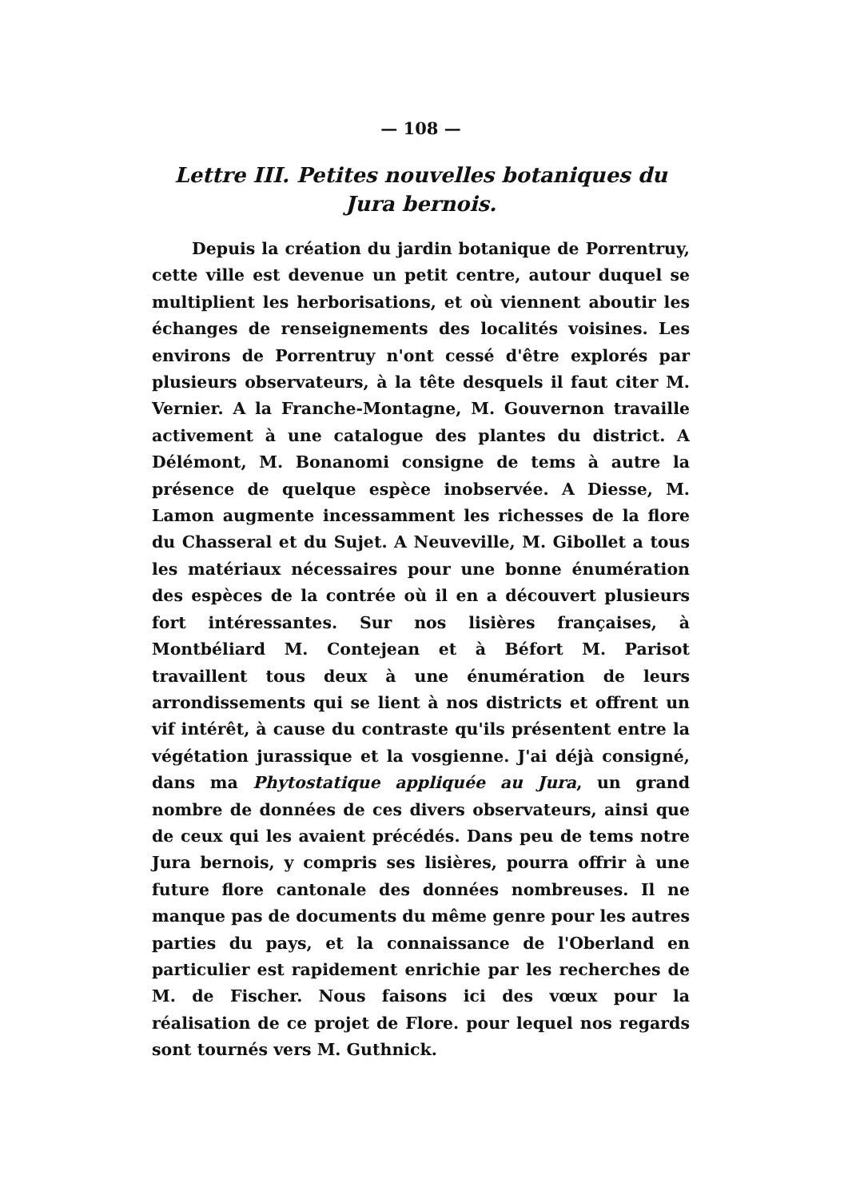— 108 —
Lettre III. Petites nouvelles botaniques du Jura bernois.
Depuis la création du jardin botanique de Porrentruy, cette ville est devenue un petit centre, autour duquel se multiplient les herborisations, et où viennent aboutir les échanges de renseignements des localités voisines. Les environs de Porrentruy n'ont cessé d'être explorés par plusieurs observateurs, à la tête desquels il faut citer M. Vernier. A la Franche-Montagne, M. Gouvernon travaille activement à une catalogue des plantes du district. A Délémont, M. Bonanomi consigne de tems à autre la présence de quelque espèce inobservée. A Diesse, M. Lamon augmente incessamment les richesses de la flore du Chasseral et du Sujet. A Neuveville, M. Gibollet a tous les matériaux nécessaires pour une bonne énumération des espèces de la contrée où il en a découvert plusieurs fort intéressantes. Sur nos lisières françaises, à Montbéliard M. Contejean et à Béfort M. Parisot travaillent tous deux à une énumération de leurs arrondissements qui se lient à nos districts et offrent un vif intérêt, à cause du contraste qu'ils présentent entre la végétation jurassique et la vosgienne. J'ai déjà consigné, dans ma Phytostatique appliquée au Jura, un grand nombre de données de ces divers observateurs, ainsi que de ceux qui les avaient précédés. Dans peu de tems notre Jura bernois, y compris ses lisières, pourra offrir à une future flore cantonale des données nombreuses. Il ne manque pas de documents du même genre pour les autres parties du pays, et la connaissance de l'Oberland en particulier est rapidement enrichie par les recherches de M. de Fischer. Nous faisons ici des vœux pour la réalisation de ce projet de Flore. pour lequel nos regards sont tournés vers M. Guthnick.